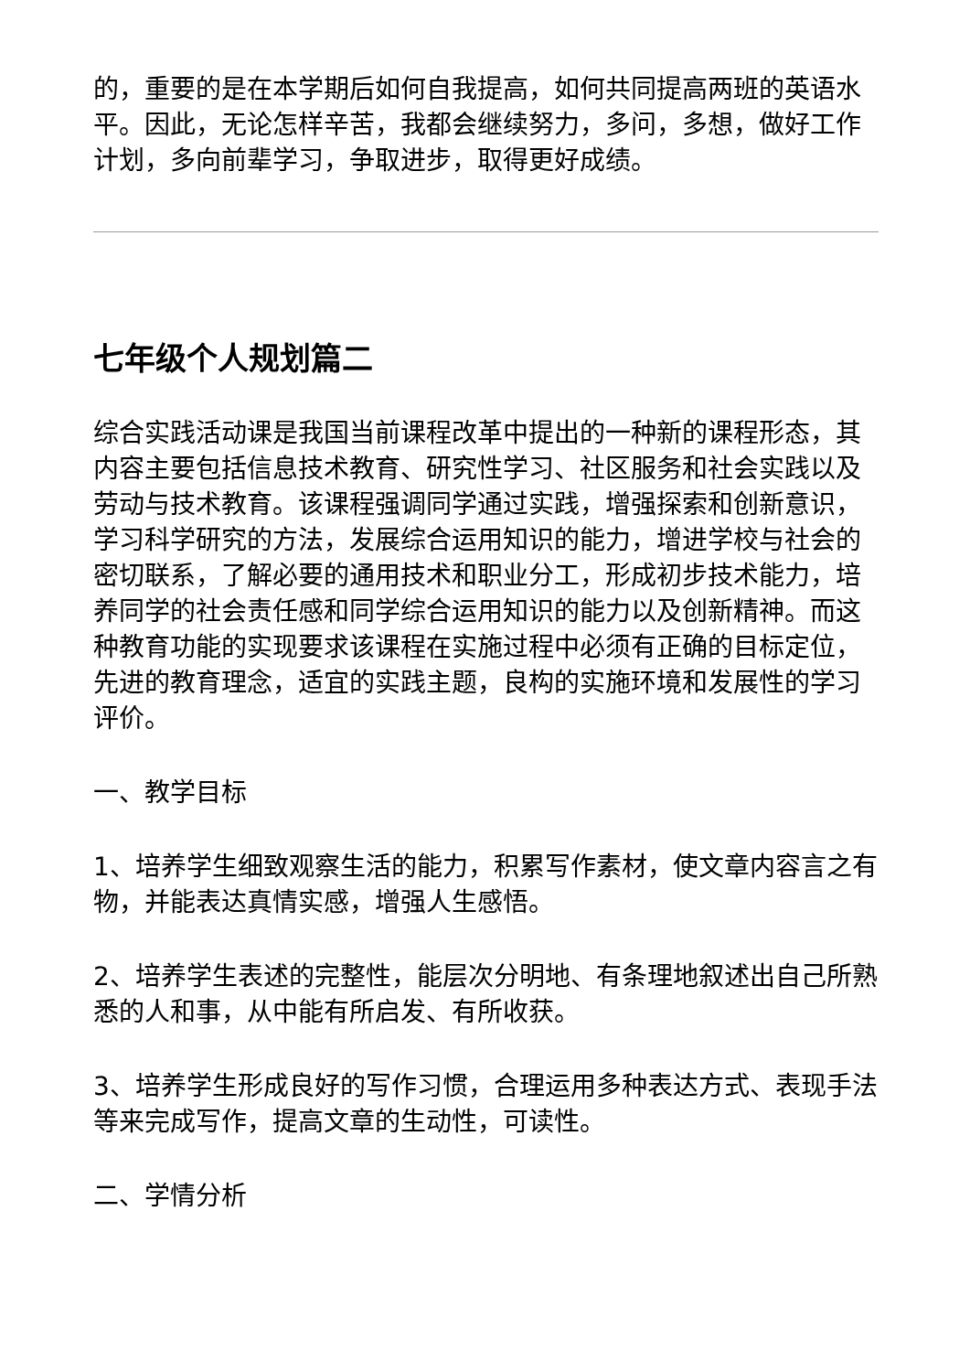的，重要的是在本学期后如何自我提高，如何共同提高两班的英语水平。因此，无论怎样辛苦，我都会继续努力，多问，多想，做好工作计划，多向前辈学习，争取进步，取得更好成绩。
七年级个人规划篇二
综合实践活动课是我国当前课程改革中提出的一种新的课程形态，其内容主要包括信息技术教育、研究性学习、社区服务和社会实践以及劳动与技术教育。该课程强调同学通过实践，增强探索和创新意识，学习科学研究的方法，发展综合运用知识的能力，增进学校与社会的密切联系，了解必要的通用技术和职业分工，形成初步技术能力，培养同学的社会责任感和同学综合运用知识的能力以及创新精神。而这种教育功能的实现要求该课程在实施过程中必须有正确的目标定位，先进的教育理念，适宜的实践主题，良构的实施环境和发展性的学习评价。
一、教学目标
1、培养学生细致观察生活的能力，积累写作素材，使文章内容言之有物，并能表达真情实感，增强人生感悟。
2、培养学生表述的完整性，能层次分明地、有条理地叙述出自己所熟悉的人和事，从中能有所启发、有所收获。
3、培养学生形成良好的写作习惯，合理运用多种表达方式、表现手法等来完成写作，提高文章的生动性，可读性。
二、学情分析